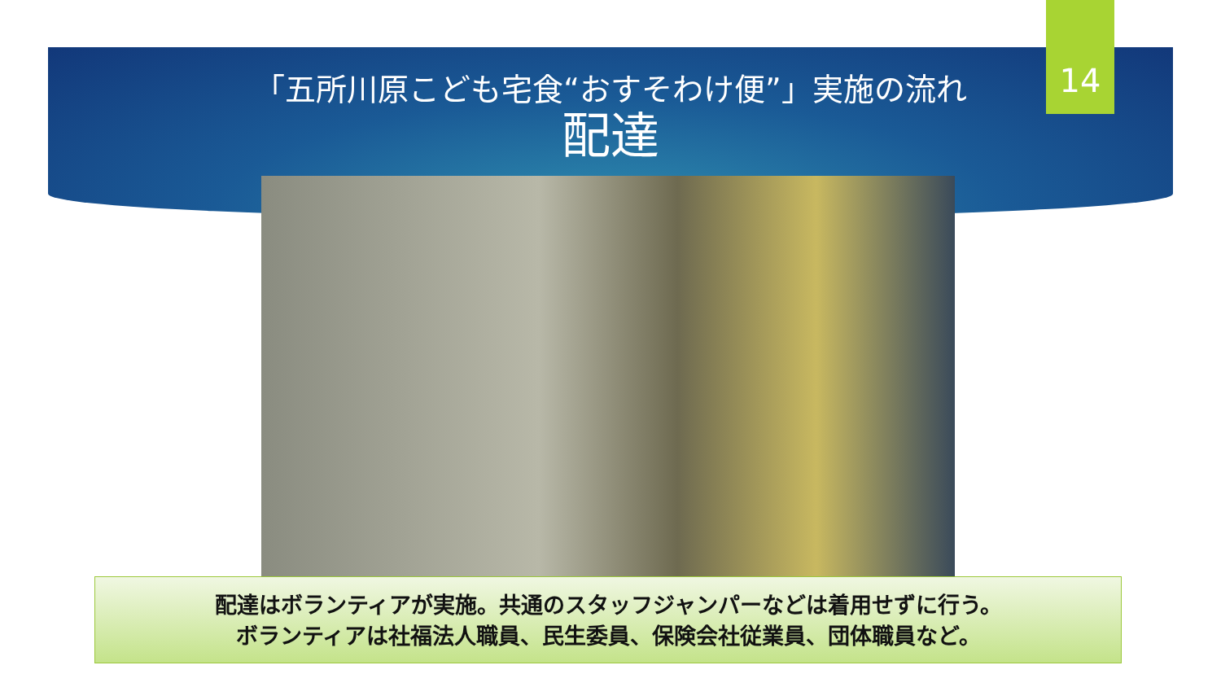14
「五所川原こども宅食“おすそわけ便”」実施の流れ
配達
配達はボランティアが実施。共通のスタッフジャンパーなどは着用せずに行う。
ボランティアは社福法人職員、民生委員、保険会社従業員、団体職員など。